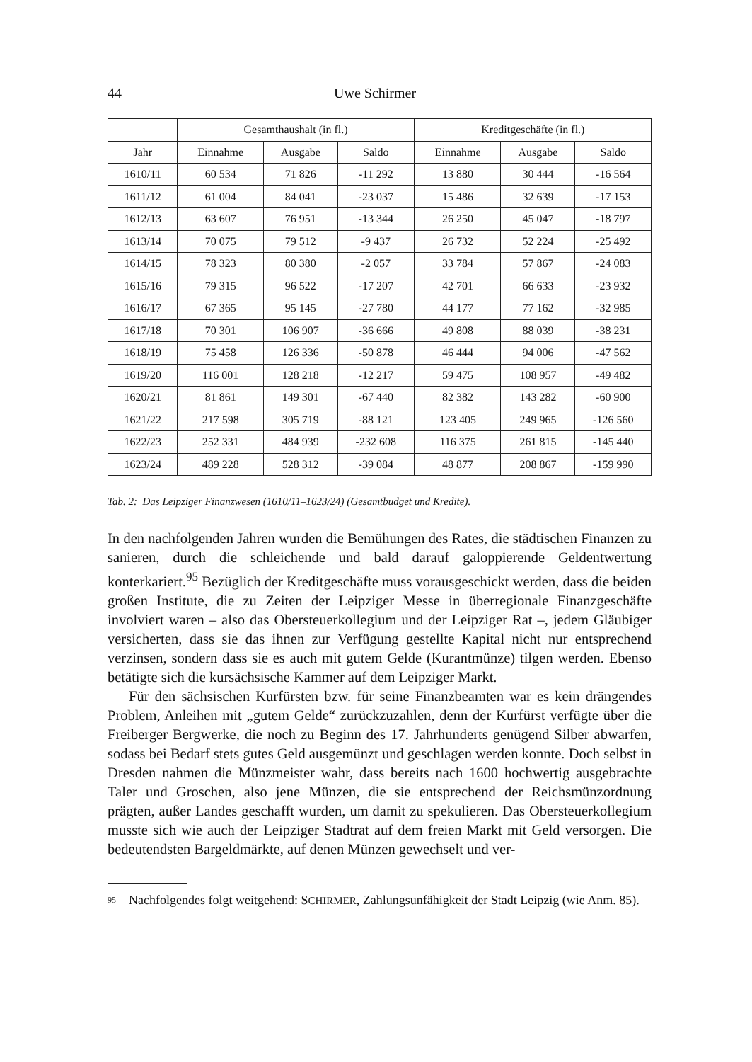44 Uwe Schirmer
| | Gesamthaushalt (in fl.) | | | Kreditgeschäfte (in fl.) | | |
| --- | --- | --- | --- | --- | --- | --- |
| Jahr | Einnahme | Ausgabe | Saldo | Einnahme | Ausgabe | Saldo |
| 1610/11 | 60 534 | 71 826 | -11 292 | 13 880 | 30 444 | -16 564 |
| 1611/12 | 61 004 | 84 041 | -23 037 | 15 486 | 32 639 | -17 153 |
| 1612/13 | 63 607 | 76 951 | -13 344 | 26 250 | 45 047 | -18 797 |
| 1613/14 | 70 075 | 79 512 | -9 437 | 26 732 | 52 224 | -25 492 |
| 1614/15 | 78 323 | 80 380 | -2 057 | 33 784 | 57 867 | -24 083 |
| 1615/16 | 79 315 | 96 522 | -17 207 | 42 701 | 66 633 | -23 932 |
| 1616/17 | 67 365 | 95 145 | -27 780 | 44 177 | 77 162 | -32 985 |
| 1617/18 | 70 301 | 106 907 | -36 666 | 49 808 | 88 039 | -38 231 |
| 1618/19 | 75 458 | 126 336 | -50 878 | 46 444 | 94 006 | -47 562 |
| 1619/20 | 116 001 | 128 218 | -12 217 | 59 475 | 108 957 | -49 482 |
| 1620/21 | 81 861 | 149 301 | -67 440 | 82 382 | 143 282 | -60 900 |
| 1621/22 | 217 598 | 305 719 | -88 121 | 123 405 | 249 965 | -126 560 |
| 1622/23 | 252 331 | 484 939 | -232 608 | 116 375 | 261 815 | -145 440 |
| 1623/24 | 489 228 | 528 312 | -39 084 | 48 877 | 208 867 | -159 990 |
Tab. 2: Das Leipziger Finanzwesen (1610/11–1623/24) (Gesamtbudget und Kredite).
In den nachfolgenden Jahren wurden die Bemühungen des Rates, die städtischen Finanzen zu sanieren, durch die schleichende und bald darauf galoppierende Geldentwertung konterkariert.<sup>95</sup> Bezüglich der Kreditgeschäfte muss voraus­geschickt werden, dass die beiden großen Institute, die zu Zeiten der Leipziger Messe in überregionale Finanzgeschäfte involviert waren – also das Obersteuer­kollegium und der Leipziger Rat –, jedem Gläubiger versicherten, dass sie das ihnen zur Verfügung gestellte Kapital nicht nur entsprechend verzinsen, sondern dass sie es auch mit gutem Gelde (Kurantmünze) tilgen werden. Ebenso betätigte sich die kursächsische Kammer auf dem Leipziger Markt.
Für den sächsischen Kurfürsten bzw. für seine Finanzbeamten war es kein drängendes Problem, Anleihen mit „gutem Gelde“ zurückzuzahlen, denn der Kurfürst verfügte über die Freiberger Bergwerke, die noch zu Beginn des 17. Jahr­hunderts genügend Silber abwarfen, sodass bei Bedarf stets gutes Geld ausge­münzt und geschlagen werden konnte. Doch selbst in Dresden nahmen die Münz­meister wahr, dass bereits nach 1600 hochwertig ausgebrachte Taler und Groschen, also jene Münzen, die sie entsprechend der Reichsmünzordnung prägten, außer Landes geschafft wurden, um damit zu spekulieren. Das Obersteuerkollegium musste sich wie auch der Leipziger Stadtrat auf dem freien Markt mit Geld versor­gen. Die bedeutendsten Bargeldmärkte, auf denen Münzen gewechselt und ver-
<sup>95</sup> Nachfolgendes folgt weitgehend: SCHIRMER, Zahlungsunfähigkeit der Stadt Leipzig (wie Anm. 85).